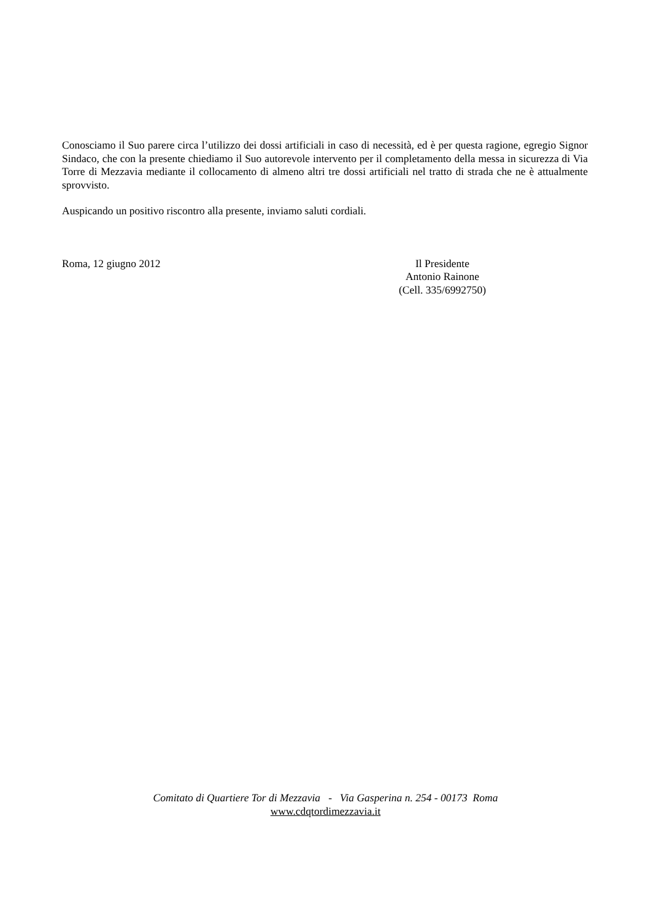Conosciamo il Suo parere circa l’utilizzo dei dossi artificiali in caso di necessità, ed è per questa ragione, egregio Signor Sindaco, che con la presente chiediamo il Suo autorevole intervento per il completamento della messa in sicurezza di Via Torre di Mezzavia mediante il collocamento di almeno altri tre dossi artificiali nel tratto di strada che ne è attualmente sprovvisto.
Auspicando un positivo riscontro alla presente, inviamo saluti cordiali.
Roma, 12 giugno 2012 Il Presidente
Antonio Rainone
(Cell. 335/6992750)
Comitato di Quartiere Tor di Mezzavia - Via Gasperina n. 254 - 00173 Roma
www.cdqtordimezzavia.it